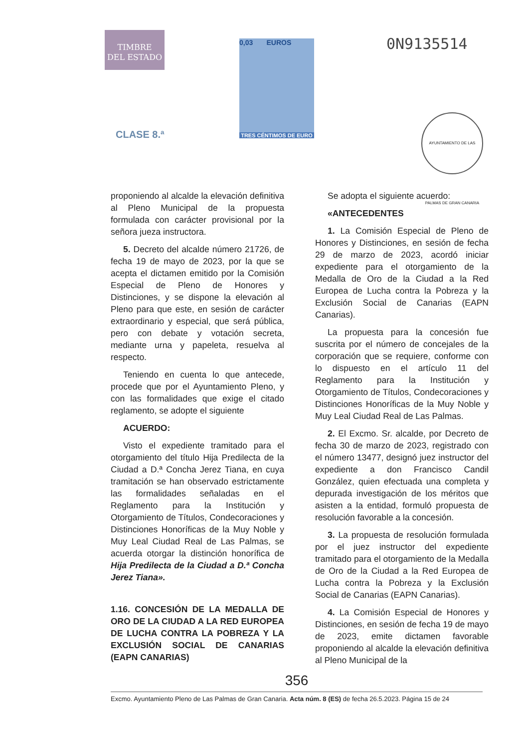TIMBRE
DEL ESTADO
CLASE 8.ª
0,03 EUROS
TRES CÉNTIMOS DE EURO
0N9135514
AYUNTAMIENTO DE LAS PALMAS DE GRAN CANARIA
proponiendo al alcalde la elevación definitiva al Pleno Municipal de la propuesta formulada con carácter provisional por la señora jueza instructora.
5. Decreto del alcalde número 21726, de fecha 19 de mayo de 2023, por la que se acepta el dictamen emitido por la Comisión Especial de Pleno de Honores y Distinciones, y se dispone la elevación al Pleno para que este, en sesión de carácter extraordinario y especial, que será pública, pero con debate y votación secreta, mediante urna y papeleta, resuelva al respecto.
Teniendo en cuenta lo que antecede, procede que por el Ayuntamiento Pleno, y con las formalidades que exige el citado reglamento, se adopte el siguiente
ACUERDO:
Visto el expediente tramitado para el otorgamiento del título Hija Predilecta de la Ciudad a D.ª Concha Jerez Tiana, en cuya tramitación se han observado estrictamente las formalidades señaladas en el Reglamento para la Institución y Otorgamiento de Títulos, Condecoraciones y Distinciones Honoríficas de la Muy Noble y Muy Leal Ciudad Real de Las Palmas, se acuerda otorgar la distinción honorífica de Hija Predilecta de la Ciudad a D.ª Concha Jerez Tiana».
1.16. CONCESIÓN DE LA MEDALLA DE ORO DE LA CIUDAD A LA RED EUROPEA DE LUCHA CONTRA LA POBREZA Y LA EXCLUSIÓN SOCIAL DE CANARIAS (EAPN CANARIAS)
Se adopta el siguiente acuerdo:
«ANTECEDENTES
1. La Comisión Especial de Pleno de Honores y Distinciones, en sesión de fecha 29 de marzo de 2023, acordó iniciar expediente para el otorgamiento de la Medalla de Oro de la Ciudad a la Red Europea de Lucha contra la Pobreza y la Exclusión Social de Canarias (EAPN Canarias).
La propuesta para la concesión fue suscrita por el número de concejales de la corporación que se requiere, conforme con lo dispuesto en el artículo 11 del Reglamento para la Institución y Otorgamiento de Títulos, Condecoraciones y Distinciones Honoríficas de la Muy Noble y Muy Leal Ciudad Real de Las Palmas.
2. El Excmo. Sr. alcalde, por Decreto de fecha 30 de marzo de 2023, registrado con el número 13477, designó juez instructor del expediente a don Francisco Candil González, quien efectuada una completa y depurada investigación de los méritos que asisten a la entidad, formuló propuesta de resolución favorable a la concesión.
3. La propuesta de resolución formulada por el juez instructor del expediente tramitado para el otorgamiento de la Medalla de Oro de la Ciudad a la Red Europea de Lucha contra la Pobreza y la Exclusión Social de Canarias (EAPN Canarias).
4. La Comisión Especial de Honores y Distinciones, en sesión de fecha 19 de mayo de 2023, emite dictamen favorable proponiendo al alcalde la elevación definitiva al Pleno Municipal de la
356
Excmo. Ayuntamiento Pleno de Las Palmas de Gran Canaria. Acta núm. 8 (ES) de fecha 26.5.2023. Página 15 de 24